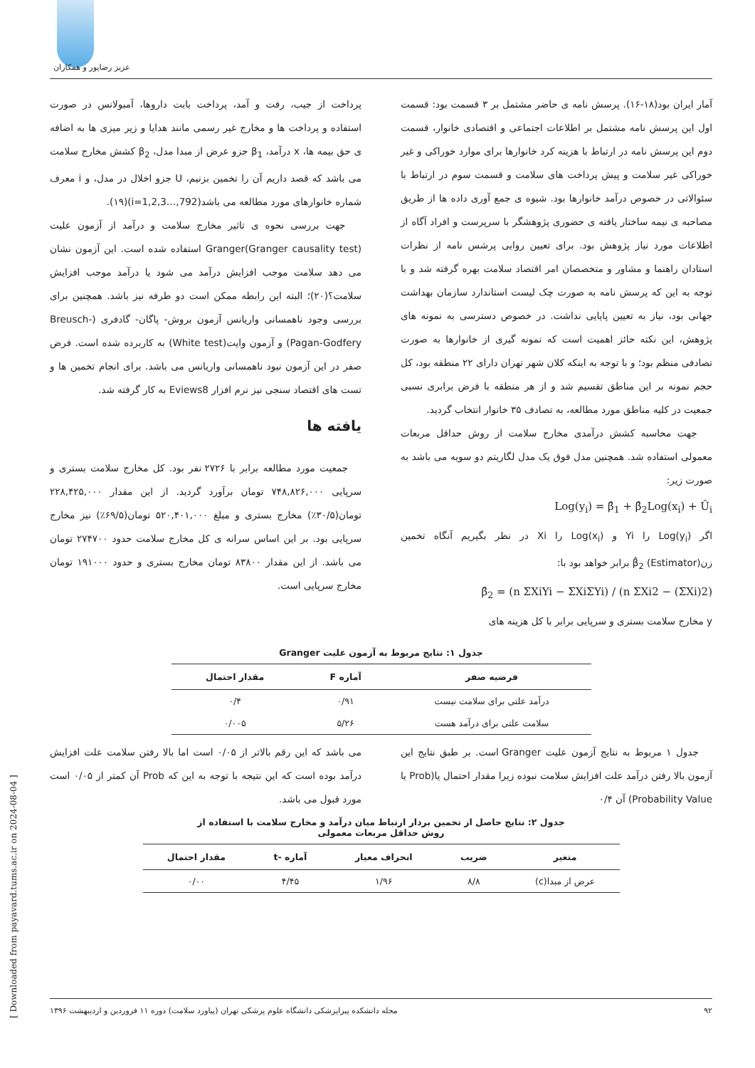عزیز رضاپور و همکاران
آمار ایران بود(۱۸-۱۶). پرسش نامه ی حاضر مشتمل بر ۳ قسمت بود: قسمت اول این پرسش نامه مشتمل بر اطلاعات اجتماعی و اقتصادی خانوار، قسمت دوم این پرسش نامه در ارتباط با هزینه کرد خانوارها برای موارد خوراکی و غیر خوراکی غیر سلامت و پیش پرداخت های سلامت و قسمت سوم در ارتباط با سئوالاتی در خصوص درآمد خانوارها بود. شیوه ی جمع آوری داده ها از طریق مصاحبه ی نیمه ساختار یافته ی حضوری پژوهشگر با سرپرست و افراد آگاه از اطلاعات مورد نیاز پژوهش بود. برای تعیین روایی پرشس نامه از نظرات استادان راهنما و مشاور و متخصصان امر اقتصاد سلامت بهره گرفته شد و با توجه به این که پرسش نامه به صورت چک لیست استاندارد سازمان بهداشت جهانی بود، نیاز به تعیین پایایی نداشت. در خصوص دسترسی به نمونه های پژوهش، این نکته حائز اهمیت است که نمونه گیری از خانوارها به صورت تصادفی منظم بود؛ و با توجه به اینکه کلان شهر تهران دارای ۲۲ منطقه بود، کل حجم نمونه بر این مناطق تقسیم شد و از هر منطقه با فرض برابری نسبی جمعیت در کلیه مناطق مورد مطالعه، به تصادف ۳۵ خانوار انتخاب گردید.
جهت محاسبه کشش درآمدی مخارج سلامت از روش حداقل مربعات معمولی استفاده شد. همچنین مدل فوق یک مدل لگاریتم دو سویه می باشد به صورت زیر:
Log(y<sub>i</sub>) = β̂<sub>1</sub> + β̂<sub>2</sub>Log(x<sub>i</sub>) + Û<sub>i</sub>
اگر Log(y<sub>i</sub>) را Yi و Log(x<sub>i</sub>) را Xi در نظر بگیریم آنگاه تخمین زن(Estimator) β̂<sub>2</sub> برابر خواهد بود با:
β̂<sub>2</sub> = (n ΣXiYi − ΣXiΣYi) / (n ΣXi2 − (ΣXi)2)
y مخارج سلامت بستری و سرپایی برابر با کل هزینه های
پرداخت از جیب، رفت و آمد، پرداخت بابت داروها، آمبولانس در صورت استفاده و پرداخت ها و مخارج غیر رسمی مانند هدایا و زیر میزی ها به اضافه ی حق بیمه ها، x درآمد، β<sub>1</sub> جزو عرض از مبدا مدل، β<sub>2</sub> کشش مخارج سلامت می باشد که قصد داریم آن را تخمین بزنیم، U جزو اخلال در مدل، و i معرف شماره خانوارهای مورد مطالعه می باشد(i=1,2,3…,792)(۱۹).
جهت بررسی نحوه ی تاثیر مخارج سلامت و درآمد از آزمون علیت Granger(Granger causality test) استفاده شده است. این آزمون نشان می دهد سلامت موجب افزایش درآمد می شود یا درآمد موجب افزایش سلامت؟(۲۰)؛ البته این رابطه ممکن است دو طرفه نیز باشد. همچنین برای بررسی وجود ناهمسانی واریانس آزمون بروش- پاگان- گادفری (Breusch-Pagan-Godfery) و آزمون وایت(White test) به کاربرده شده است. فرض صفر در این آزمون نبود ناهمسانی واریانس می باشد. برای انجام تخمین ها و تست های اقتصاد سنجی نیز نرم افزار Eviews8 به کار گرفته شد.
یافته ها
جمعیت مورد مطالعه برابر با ۲۷۲۶ نفر بود. کل مخارج سلامت بستری و سرپایی ۷۴۸,۸۲۶,۰۰۰ تومان برآورد گردید. از این مقدار ۲۲۸,۴۲۵,۰۰۰ تومان(۳۰/۵٪) مخارج بستری و مبلغ ۵۲۰,۴۰۱,۰۰۰ تومان(۶۹/۵٪) نیز مخارج سرپایی بود. بر این اساس سرانه ی کل مخارج سلامت حدود ۲۷۴۷۰۰ تومان می باشد. از این مقدار ۸۳۸۰۰ تومان مخارج بستری و حدود ۱۹۱۰۰۰ تومان مخارج سرپایی است.
جدول ۱: نتایج مربوط به آزمون علیت Granger
| فرضیه صفر | آماره F | مقدار احتمال |
| --- | --- | --- |
| درآمد علتی برای سلامت نیست | ۰/۹۱ | ۰/۴ |
| سلامت علتی برای درآمد هست | ۵/۲۶ | ۰/۰۰۵ |
جدول ۱ مربوط به نتایج آزمون علیت Granger است. بر طبق نتایج این آزمون بالا رفتن درآمد علت افزایش سلامت نبوده زیرا مقدار احتمال یا(Prob یا Probability Value) آن ۰/۴
می باشد که این رقم بالاتر از ۰/۰۵ است اما بالا رفتن سلامت علت افزایش درآمد بوده است که این نتیجه با توجه به این که Prob آن کمتر از ۰/۰۵ است مورد قبول می باشد.
جدول ۲: نتایج حاصل از تخمین بردار ارتباط میان درآمد و مخارج سلامت با استفاده از
روش حداقل مربعات معمولی
| متغیر | ضریب | انحراف معیار | آماره -t | مقدار احتمال |
| --- | --- | --- | --- | --- |
| عرض از مبدا(c) | ۸/۸ | ۱/۹۶ | ۴/۴۵ | ۰/۰۰ |
[ Downloaded from payavard.tums.ac.ir on 2024-08-04 ]
۹۲ مجله دانشکده پیراپزشکی دانشگاه علوم پزشکی تهران (پیاورد سلامت) دوره ۱۱ فروردین و اردیبهشت ۱۳۹۶